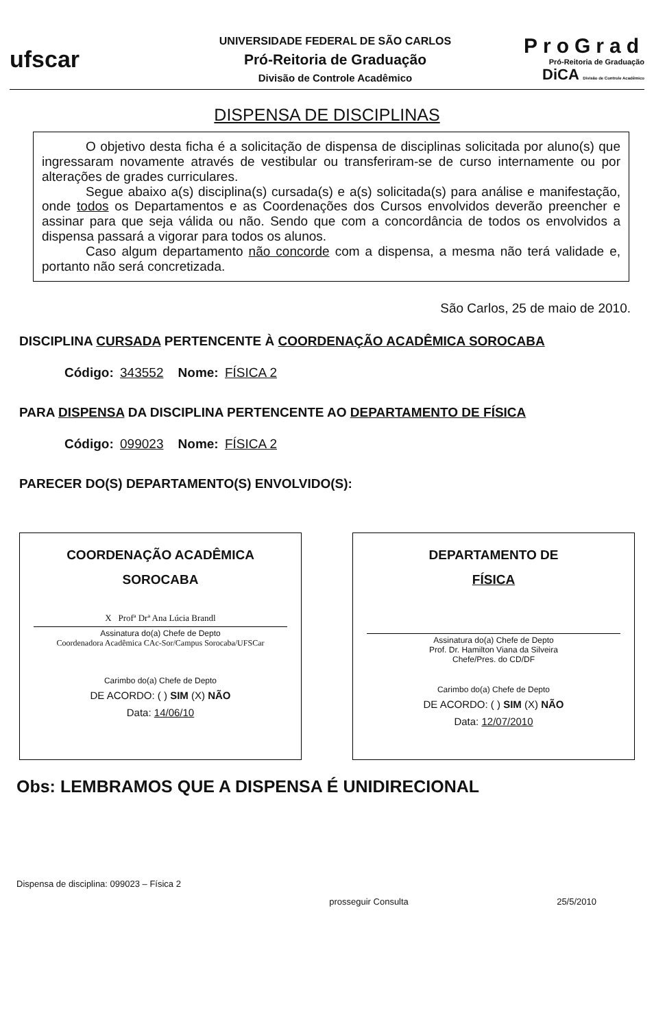ufscar
UNIVERSIDADE FEDERAL DE SÃO CARLOS
Pró-Reitoria de Graduação
Divisão de Controle Acadêmico
ProGrad
Pró-Reitoria de Graduação
DiCA Divisão de Controle Acadêmico
DISPENSA DE DISCIPLINAS
O objetivo desta ficha é a solicitação de dispensa de disciplinas solicitada por aluno(s) que ingressaram novamente através de vestibular ou transferiram-se de curso internamente ou por alterações de grades curriculares.
Segue abaixo a(s) disciplina(s) cursada(s) e a(s) solicitada(s) para análise e manifestação, onde todos os Departamentos e as Coordenações dos Cursos envolvidos deverão preencher e assinar para que seja válida ou não. Sendo que com a concordância de todos os envolvidos a dispensa passará a vigorar para todos os alunos.
Caso algum departamento não concorde com a dispensa, a mesma não terá validade e, portanto não será concretizada.
São Carlos, 25 de maio de 2010.
DISCIPLINA CURSADA PERTENCENTE À COORDENAÇÃO ACADÊMICA SOROCABA
Código: 343552 Nome: FÍSICA 2
PARA DISPENSA DA DISCIPLINA PERTENCENTE AO DEPARTAMENTO DE FÍSICA
Código: 099023 Nome: FÍSICA 2
PARECER DO(S) DEPARTAMENTO(S) ENVOLVIDO(S):
COORDENAÇÃO ACADÊMICA
SOROCABA
X Profª Drª Ana Lúcia Brandl
Assinatura do(a) Chefe de Depto
Coordenadora Acadêmica CAc-Sor/Campus Sorocaba/UFSCar
Carimbo do(a) Chefe de Depto
DE ACORDO: ( ) SIM (X) NÃO
Data: 14/06/10
DEPARTAMENTO DE
FÍSICA
Assinatura do(a) Chefe de Depto
Prof. Dr. Hamilton Viana da Silveira
Chefe/Pres. do CD/DF
Carimbo do(a) Chefe de Depto
DE ACORDO: ( ) SIM (X) NÃO
Data: 12/07/2010
Obs: LEMBRAMOS QUE A DISPENSA É UNIDIRECIONAL
Dispensa de disciplina: 099023 – Física 2 prosseguir Consulta 25/5/2010